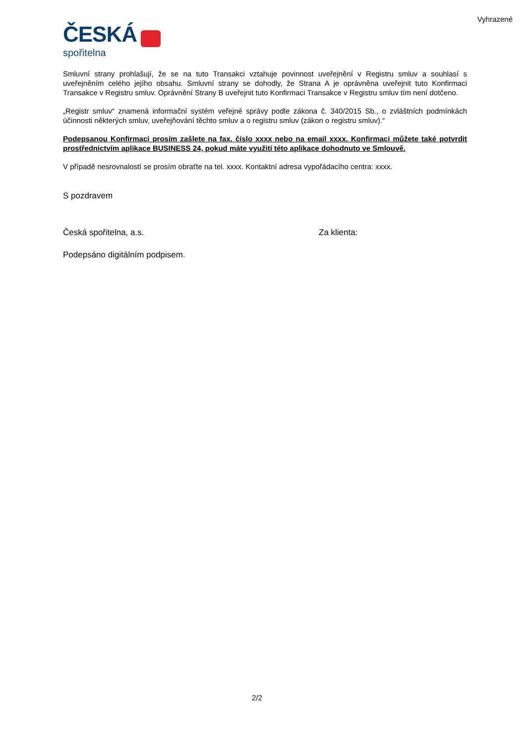Vyhrazené
ČESKÁ
spořitelna
Smluvní strany prohlašují, že se na tuto Transakci vztahuje povinnost uveřejnění v Registru smluv a souhlasí s uveřejněním celého jejího obsahu. Smluvní strany se dohodly, že Strana A je oprávněna uveřejnit tuto Konfirmaci Transakce v Registru smluv. Oprávnění Strany B uveřejnit tuto Konfirmaci Transakce v Registru smluv tím není dotčeno.
„Registr smluv“ znamená informační systém veřejné správy podle zákona č. 340/2015 Sb., o zvláštních podmínkách účinnosti některých smluv, uveřejňování těchto smluv a o registru smluv (zákon o registru smluv).“
Podepsanou Konfirmaci prosím zašlete na fax. číslo xxxx nebo na email xxxx. Konfirmaci můžete také potvrdit prostřednictvím aplikace BUSINESS 24, pokud máte využití této aplikace dohodnuto ve Smlouvě.
V případě nesrovnalostí se prosím obraťte na tel. xxxx. Kontaktní adresa vypořádacího centra: xxxx.
S pozdravem
Česká spořitelna, a.s. Za klienta:
Podepsáno digitálním podpisem.
2/2